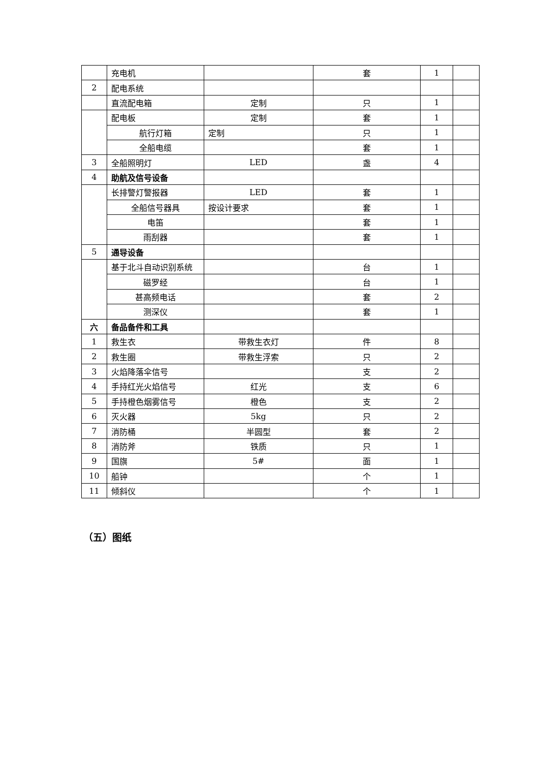| | 充电机 | | 套 | 1 | |
| 2 | 配电系统 | | | | |
| | 直流配电箱 | 定制 | 只 | 1 | |
| | 配电板 | 定制 | 套 | 1 | |
| | 航行灯箱 | 定制 | 只 | 1 | |
| | 全船电缆 | | 套 | 1 | |
| 3 | 全船照明灯 | LED | 盏 | 4 | |
| 4 | 助航及信号设备 | | | | |
| | 长排警灯警报器 | LED | 套 | 1 | |
| | 全船信号器具 | 按设计要求 | 套 | 1 | |
| | 电笛 | | 套 | 1 | |
| | 雨刮器 | | 套 | 1 | |
| 5 | 通导设备 | | | | |
| | 基于北斗自动识别系统 | | 台 | 1 | |
| | 磁罗经 | | 台 | 1 | |
| | 甚高频电话 | | 套 | 2 | |
| | 测深仪 | | 套 | 1 | |
| 六 | 备品备件和工具 | | | | |
| 1 | 救生衣 | 带救生衣灯 | 件 | 8 | |
| 2 | 救生圈 | 带救生浮索 | 只 | 2 | |
| 3 | 火焰降落伞信号 | | 支 | 2 | |
| 4 | 手持红光火焰信号 | 红光 | 支 | 6 | |
| 5 | 手持橙色烟雾信号 | 橙色 | 支 | 2 | |
| 6 | 灭火器 | 5kg | 只 | 2 | |
| 7 | 消防桶 | 半圆型 | 套 | 2 | |
| 8 | 消防斧 | 铁质 | 只 | 1 | |
| 9 | 国旗 | 5# | 面 | 1 | |
| 10 | 船钟 | | 个 | 1 | |
| 11 | 倾斜仪 | | 个 | 1 | |
（五）图纸